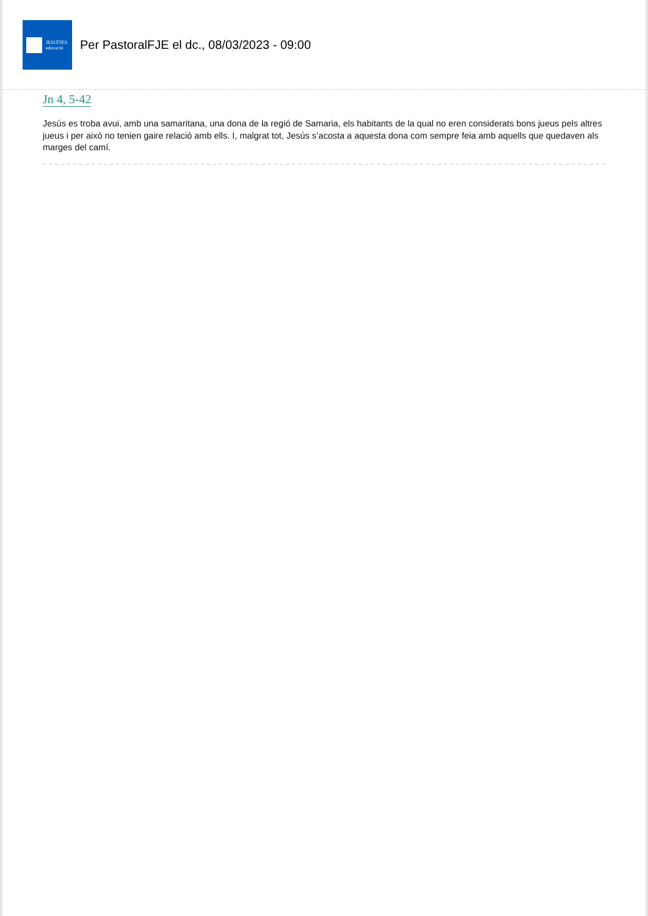JESUÏTES
educació
Per PastoralFJE el dc., 08/03/2023 - 09:00
Jn 4, 5-42
Jesús es troba avui, amb una samaritana, una dona de la regió de Samaria, els habitants de la qual no eren considerats bons jueus pels altres jueus i per això no tenien gaire relació amb ells. I, malgrat tot, Jesús s’acosta a aquesta dona com sempre feia amb aquells que quedaven als marges del camí.